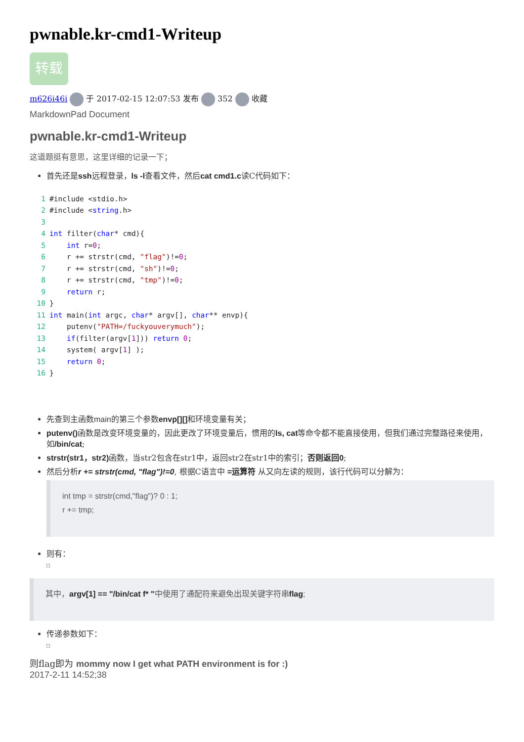pwnable.kr-cmd1-Writeup
转载
m626i46i 于 2017-02-15 12:07:53 发布 352 收藏
MarkdownPad Document
pwnable.kr-cmd1-Writeup
这道题挺有意思，这里详细的记录一下；
首先还是ssh远程登录，ls -l查看文件，然后cat cmd1.c读C代码如下：
1#include <stdio.h>
2#include <string.h>
3
4 int filter(char* cmd){
5    int r=0;
6    r += strstr(cmd, "flag")!=0;
7    r += strstr(cmd, "sh")!=0;
8    r += strstr(cmd, "tmp")!=0;
9    return r;
10}
11 int main(int argc, char* argv[], char** envp){
12    putenv("PATH=/fuckyouverymuch");
13    if(filter(argv[1])) return 0;
14    system( argv[1] );
15    return 0;
16}
先查到主函数main的第三个参数envp[][] 和环境变量有关；
putenv() 函数是改变环境变量的，因此更改了环境变量后，惯用的ls, cat等命令都不能直接使用，但我们通过完整路径来使用，如/bin/cat;
strstr(str1，str2) 函数，当str2包含在str1中，返回str2在str1中的索引；否则返回0;
然后分析r += strstr(cmd, "flag")!=0, 根据C语言中 =运算符 从又向左读的规则，该行代码可以分解为：
int tmp = strstr(cmd,"flag")? 0 : 1;
r += tmp;
则有：
其中，argv[1] == "/bin/cat f* "中使用了通配符来避免出现关键字符串flag;
传递参数如下：
则flag即为 mommy now I get what PATH environment is for :)
2017-2-11 14:52;38